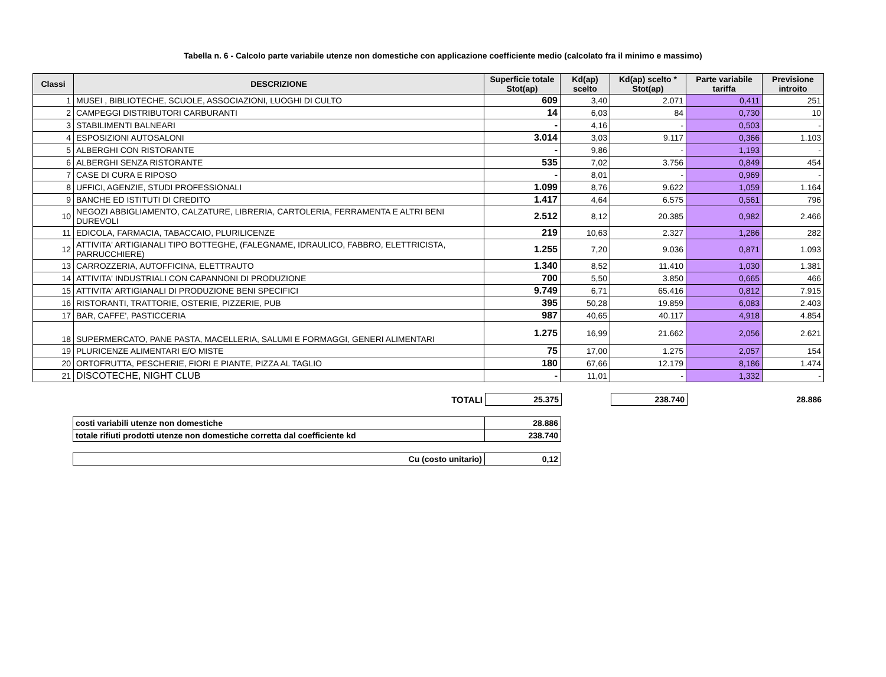Tabella n. 6 - Calcolo parte variabile utenze non domestiche con applicazione coefficiente medio (calcolato fra il minimo e massimo)
| Classi | DESCRIZIONE | Superficie totale Stot(ap) | Kd(ap) scelto | Kd(ap) scelto * Stot(ap) | Parte variabile tariffa | Previsione introito |
| --- | --- | --- | --- | --- | --- | --- |
| 1 | MUSEI , BIBLIOTECHE, SCUOLE, ASSOCIAZIONI, LUOGHI DI CULTO | 609 | 3,40 | 2.071 | 0,411 | 251 |
| 2 | CAMPEGGI DISTRIBUTORI CARBURANTI | 14 | 6,03 | 84 | 0,730 | 10 |
| 3 | STABILIMENTI BALNEARI | - | 4,16 | - | 0,503 | - |
| 4 | ESPOSIZIONI AUTOSALONI | 3.014 | 3,03 | 9.117 | 0,366 | 1.103 |
| 5 | ALBERGHI CON RISTORANTE | - | 9,86 | - | 1,193 | - |
| 6 | ALBERGHI SENZA RISTORANTE | 535 | 7,02 | 3.756 | 0,849 | 454 |
| 7 | CASE DI CURA E RIPOSO | - | 8,01 | - | 0,969 | - |
| 8 | UFFICI, AGENZIE, STUDI PROFESSIONALI | 1.099 | 8,76 | 9.622 | 1,059 | 1.164 |
| 9 | BANCHE ED ISTITUTI DI CREDITO | 1.417 | 4,64 | 6.575 | 0,561 | 796 |
| 10 | NEGOZI ABBIGLIAMENTO, CALZATURE, LIBRERIA, CARTOLERIA, FERRAMENTA E ALTRI BENI DUREVOLI | 2.512 | 8,12 | 20.385 | 0,982 | 2.466 |
| 11 | EDICOLA, FARMACIA, TABACCAIO, PLURILICENZE | 219 | 10,63 | 2.327 | 1,286 | 282 |
| 12 | ATTIVITA' ARTIGIANALI TIPO BOTTEGHE, (FALEGNAME, IDRAULICO, FABBRO, ELETTRICISTA, PARRUCCHIERE) | 1.255 | 7,20 | 9.036 | 0,871 | 1.093 |
| 13 | CARROZZERIA, AUTOFFICINA, ELETTRAUTO | 1.340 | 8,52 | 11.410 | 1,030 | 1.381 |
| 14 | ATTIVITA' INDUSTRIALI CON CAPANNONI DI PRODUZIONE | 700 | 5,50 | 3.850 | 0,665 | 466 |
| 15 | ATTIVITA' ARTIGIANALI DI PRODUZIONE BENI SPECIFICI | 9.749 | 6,71 | 65.416 | 0,812 | 7.915 |
| 16 | RISTORANTI, TRATTORIE, OSTERIE, PIZZERIE, PUB | 395 | 50,28 | 19.859 | 6,083 | 2.403 |
| 17 | BAR, CAFFE', PASTICCERIA | 987 | 40,65 | 40.117 | 4,918 | 4.854 |
| 18 | SUPERMERCATO, PANE PASTA, MACELLERIA, SALUMI E FORMAGGI, GENERI ALIMENTARI | 1.275 | 16,99 | 21.662 | 2,056 | 2.621 |
| 19 | PLURICENZE ALIMENTARI E/O MISTE | 75 | 17,00 | 1.275 | 2,057 | 154 |
| 20 | ORTOFRUTTA, PESCHERIE, FIORI E PIANTE, PIZZA AL TAGLIO | 180 | 67,66 | 12.179 | 8,186 | 1.474 |
| 21 | DISCOTECHE, NIGHT CLUB | - | 11,01 | - | 1,332 | - |
| TOTALI | 25.375 | | 238.740 | | 28.886 |
| costi variabili utenze non domestiche | 28.886 |
| totale rifiuti prodotti utenze non domestiche corretta dal coefficiente kd | 238.740 |
| Cu (costo unitario) | 0,12 |